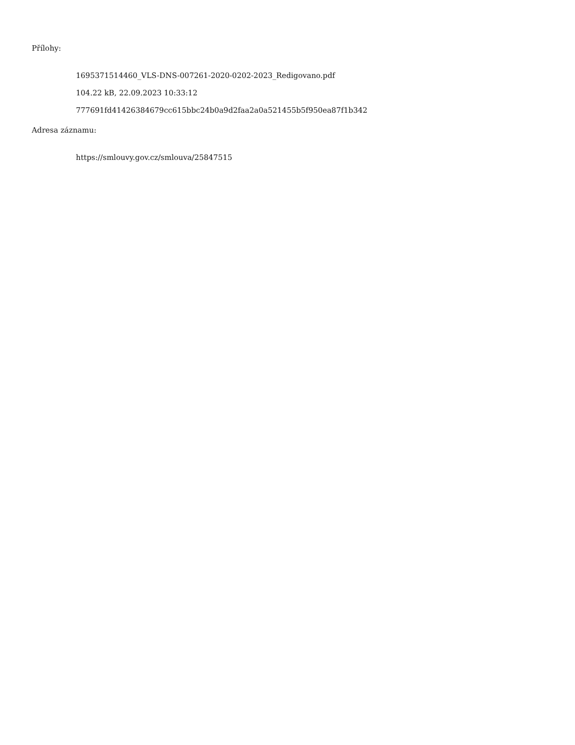Přílohy:
1695371514460_VLS-DNS-007261-2020-0202-2023_Redigovano.pdf
104.22 kB, 22.09.2023 10:33:12
777691fd41426384679cc615bbc24b0a9d2faa2a0a521455b5f950ea87f1b342
Adresa záznamu:
https://smlouvy.gov.cz/smlouva/25847515